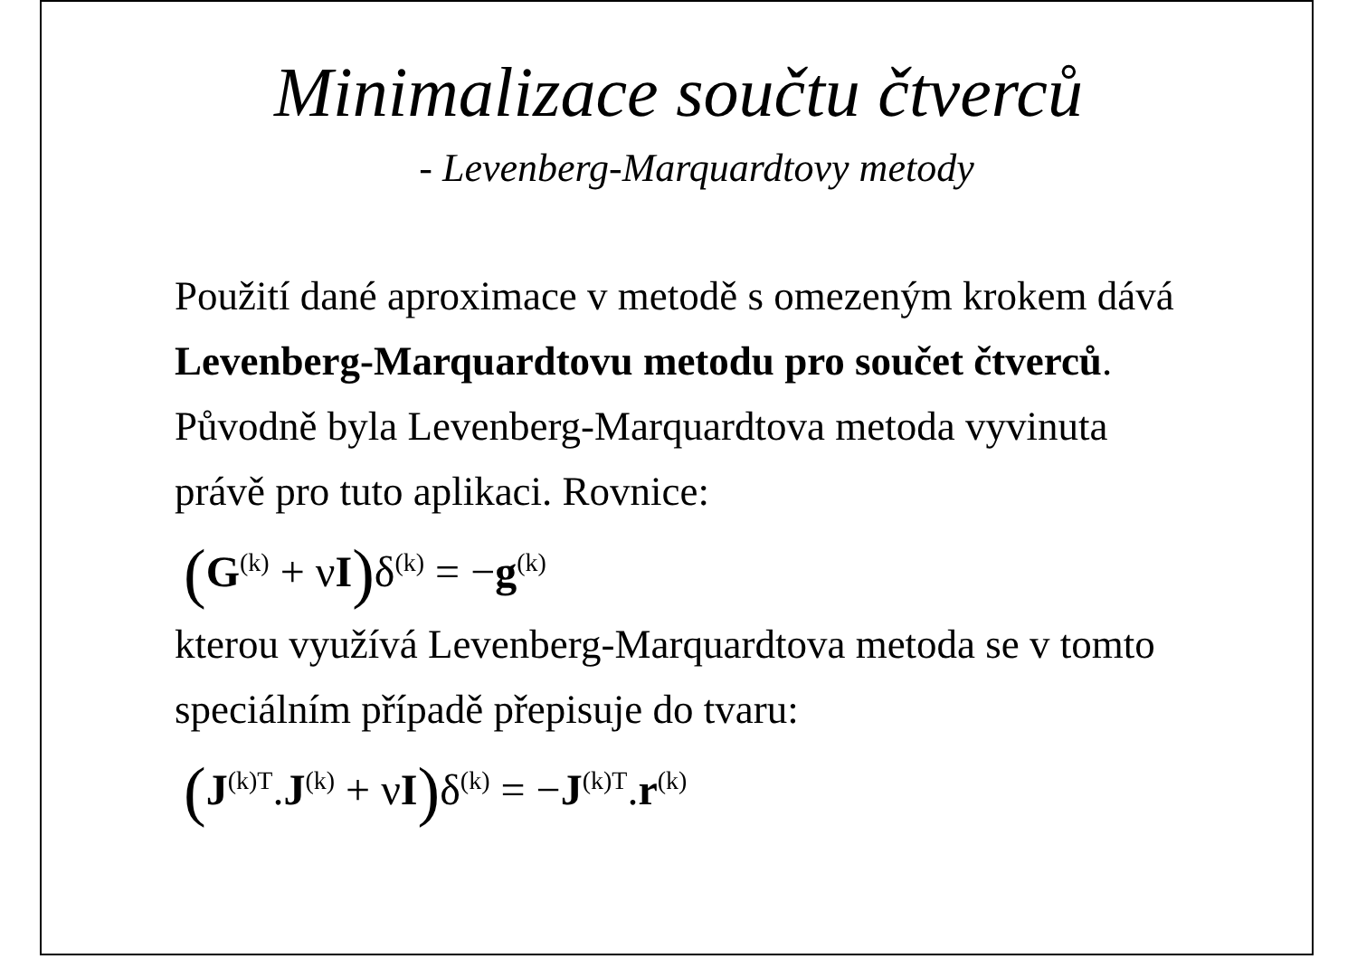Minimalizace součtu čtverců
- Levenberg-Marquardtovy metody
Použití dané aproximace v metodě s omezeným krokem dává Levenberg-Marquardtovu metodu pro součet čtverců. Původně byla Levenberg-Marquardtova metoda vyvinuta právě pro tuto aplikaci. Rovnice:
(G<sup>(k)</sup> + νI) δ<sup>(k)</sup> = −g<sup>(k)</sup>
kterou využívá Levenberg-Marquardtova metoda se v tomto speciálním případě přepisuje do tvaru:
(J<sup>(k)T</sup>.J<sup>(k)</sup> + νI) δ<sup>(k)</sup> = −J<sup>(k)T</sup>.r<sup>(k)</sup>